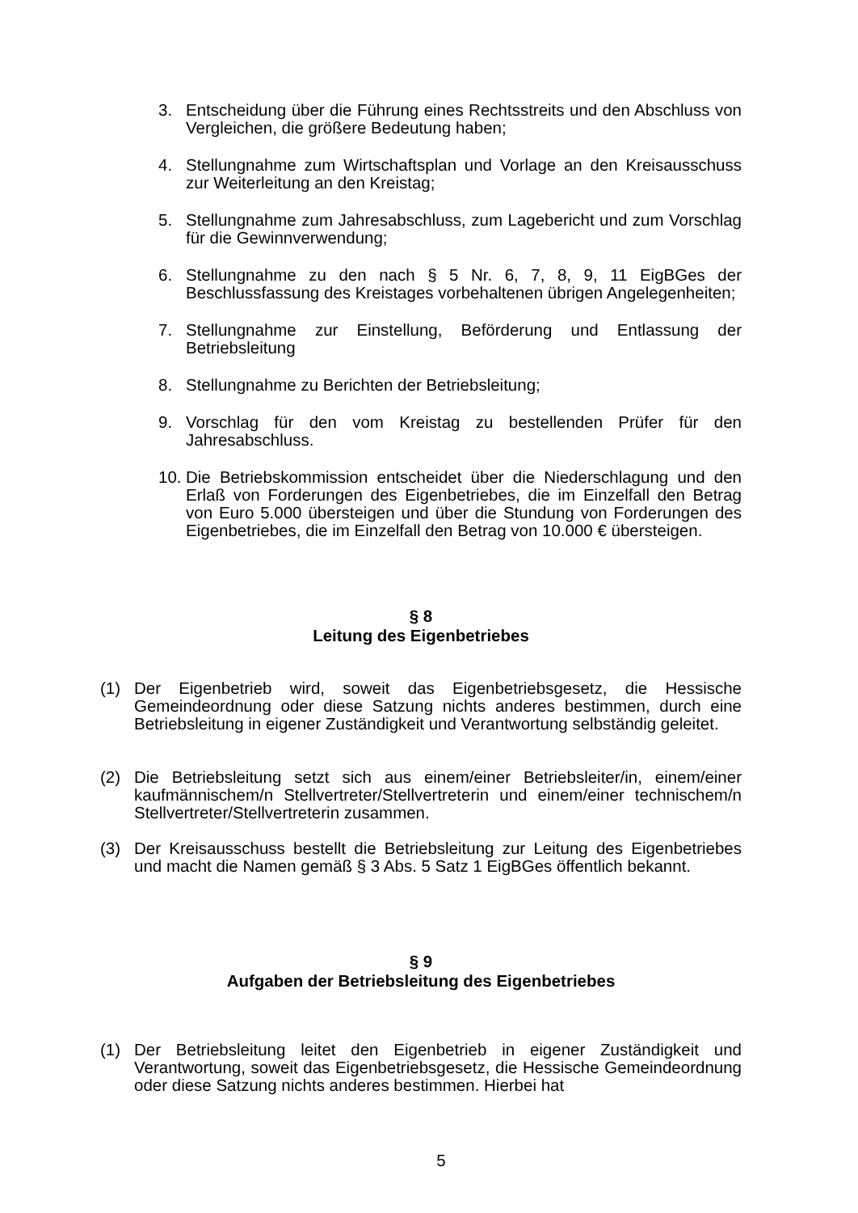3. Entscheidung über die Führung eines Rechtsstreits und den Abschluss von Vergleichen, die größere Bedeutung haben;
4. Stellungnahme zum Wirtschaftsplan und Vorlage an den Kreisausschuss zur Weiterleitung an den Kreistag;
5. Stellungnahme zum Jahresabschluss, zum Lagebericht und zum Vorschlag für die Gewinnverwendung;
6. Stellungnahme zu den nach § 5 Nr. 6, 7, 8, 9, 11 EigBGes der Beschlussfassung des Kreistages vorbehaltenen übrigen Angelegenheiten;
7. Stellungnahme zur Einstellung, Beförderung und Entlassung der Betriebsleitung
8. Stellungnahme zu Berichten der Betriebsleitung;
9. Vorschlag für den vom Kreistag zu bestellenden Prüfer für den Jahresabschluss.
10. Die Betriebskommission entscheidet über die Niederschlagung und den Erlaß von Forderungen des Eigenbetriebes, die im Einzelfall den Betrag von Euro 5.000 übersteigen und über die Stundung von Forderungen des Eigenbetriebes, die im Einzelfall den Betrag von 10.000 € übersteigen.
§ 8
Leitung des Eigenbetriebes
(1) Der Eigenbetrieb wird, soweit das Eigenbetriebsgesetz, die Hessische Gemeindeordnung oder diese Satzung nichts anderes bestimmen, durch eine Betriebsleitung in eigener Zuständigkeit und Verantwortung selbständig geleitet.
(2) Die Betriebsleitung setzt sich aus einem/einer Betriebsleiter/in, einem/einer kaufmännischem/n Stellvertreter/Stellvertreterin und einem/einer technischem/n Stellvertreter/Stellvertreterin zusammen.
(3) Der Kreisausschuss bestellt die Betriebsleitung zur Leitung des Eigenbetriebes und macht die Namen gemäß § 3 Abs. 5 Satz 1 EigBGes öffentlich bekannt.
§ 9
Aufgaben der Betriebsleitung des Eigenbetriebes
(1) Der Betriebsleitung leitet den Eigenbetrieb in eigener Zuständigkeit und Verantwortung, soweit das Eigenbetriebsgesetz, die Hessische Gemeindeordnung oder diese Satzung nichts anderes bestimmen. Hierbei hat
5